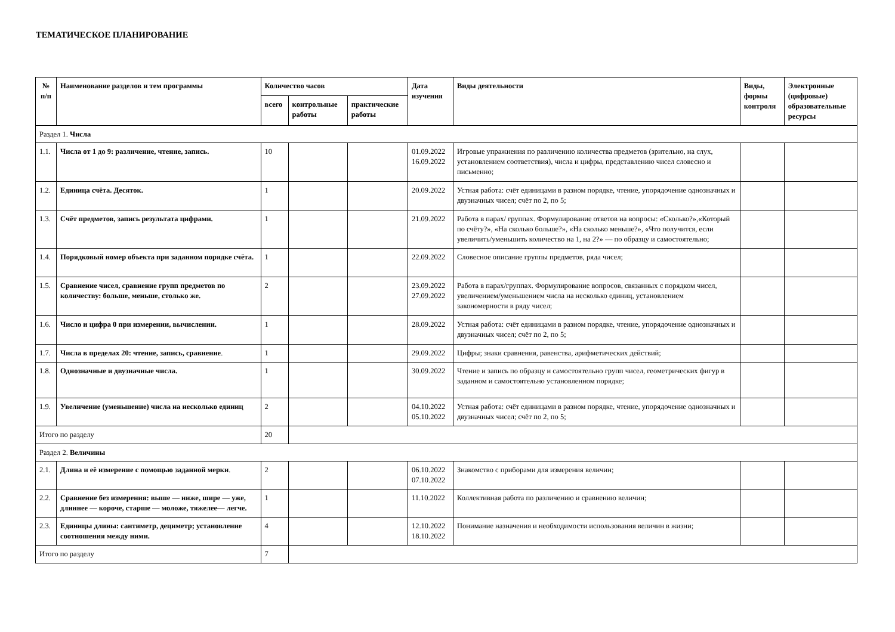ТЕМАТИЧЕСКОЕ ПЛАНИРОВАНИЕ
| № п/п | Наименование разделов и тем программы | Количество часов | | | Дата изучения | Виды деятельности | Виды, формы контроля | Электронные (цифровые) образовательные ресурсы |
| --- | --- | --- | --- | --- | --- | --- | --- | --- |
| | | всего | контрольные работы | практические работы | | | | |
| Раздел 1. Числа | | | | | | | | |
| 1.1. | Числа от 1 до 9: различение, чтение, запись. | 10 | | | 01.09.2022 16.09.2022 | Игровые упражнения по различению количества предметов (зрительно, на слух, установлением соответствия), числа и цифры, представлению чисел словесно и письменно; | | |
| 1.2. | Единица счёта. Десяток. | 1 | | | 20.09.2022 | Устная работа: счёт единицами в разном порядке, чтение, упорядочение однозначных и двузначных чисел; счёт по 2, по 5; | | |
| 1.3. | Счёт предметов, запись результата цифрами. | 1 | | | 21.09.2022 | Работа в парах/ группах. Формулирование ответов на вопросы: «Сколько?»,«Который по счёту?», «На сколько больше?», «На сколько меньше?», «Что получится, если увеличить/уменьшить количество на 1, на 2?» — по образцу и самостоятельно; | | |
| 1.4. | Порядковый номер объекта при заданном порядке счёта. | 1 | | | 22.09.2022 | Словесное описание группы предметов, ряда чисел; | | |
| 1.5. | Сравнение чисел, сравнение групп предметов по количеству: больше, меньше, столько же. | 2 | | | 23.09.2022 27.09.2022 | Работа в парах/группах. Формулирование вопросов, связанных с порядком чисел, увеличением/уменьшением числа на несколько единиц, установлением закономерности в ряду чисел; | | |
| 1.6. | Число и цифра 0 при измерении, вычислении. | 1 | | | 28.09.2022 | Устная работа: счёт единицами в разном порядке, чтение, упорядочение однозначных и двузначных чисел; счёт по 2, по 5; | | |
| 1.7. | Числа в пределах 20: чтение, запись, сравнение . | 1 | | | 29.09.2022 | Цифры; знаки сравнения, равенства, арифметических действий; | | |
| 1.8. | Однозначные и двузначные числа. | 1 | | | 30.09.2022 | Чтение и запись по образцу и самостоятельно групп чисел, геометрических фигур в заданном и самостоятельно установленном порядке; | | |
| 1.9. | Увеличение (уменьшение) числа на несколько единиц | 2 | | | 04.10.2022 05.10.2022 | Устная работа: счёт единицами в разном порядке, чтение, упорядочение однозначных и двузначных чисел; счёт по 2, по 5; | | |
| Итого по разделу | | 20 | | | | | | |
| Раздел 2. Величины | | | | | | | | |
| 2.1. | Длина и её измерение с помощью заданной мерки . | 2 | | | 06.10.2022 07.10.2022 | Знакомство с приборами для измерения величин; | | |
| 2.2. | Сравнение без измерения: выше — ниже, шире — уже, длиннее — короче, старше — моложе, тяжелее— легче. | 1 | | | 11.10.2022 | Коллективная работа по различению и сравнению величин; | | |
| 2.3. | Единицы длины: сантиметр, дециметр; установление соотношения между ними. | 4 | | | 12.10.2022 18.10.2022 | Понимание назначения и необходимости использования величин в жизни; | | |
| Итого по разделу | | 7 | | | | | | |